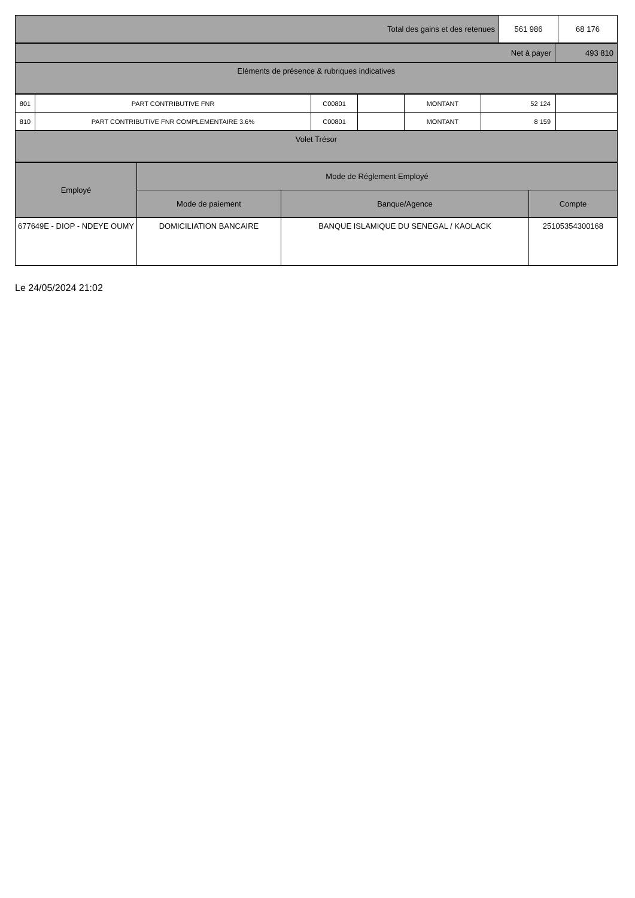| Total des gains et des retenues | 561 986 | 68 176 |
| Net à payer | 493 810 |
| Eléments de présence & rubriques indicatives | |
| 801 | PART CONTRIBUTIVE FNR | C00801 | | MONTANT | 52 124 | |
| 810 | PART CONTRIBUTIVE FNR COMPLEMENTAIRE 3.6% | C00801 | | MONTANT | 8 159 | |
| Volet Trésor |
| Employé | Mode de Réglement Employé | | |
| --- | --- | --- | --- |
| | Mode de paiement | Banque/Agence | Compte |
| 677649E - DIOP - NDEYE OUMY | DOMICILIATION BANCAIRE | BANQUE ISLAMIQUE DU SENEGAL / KAOLACK | 25105354300168 |
Le 24/05/2024 21:02